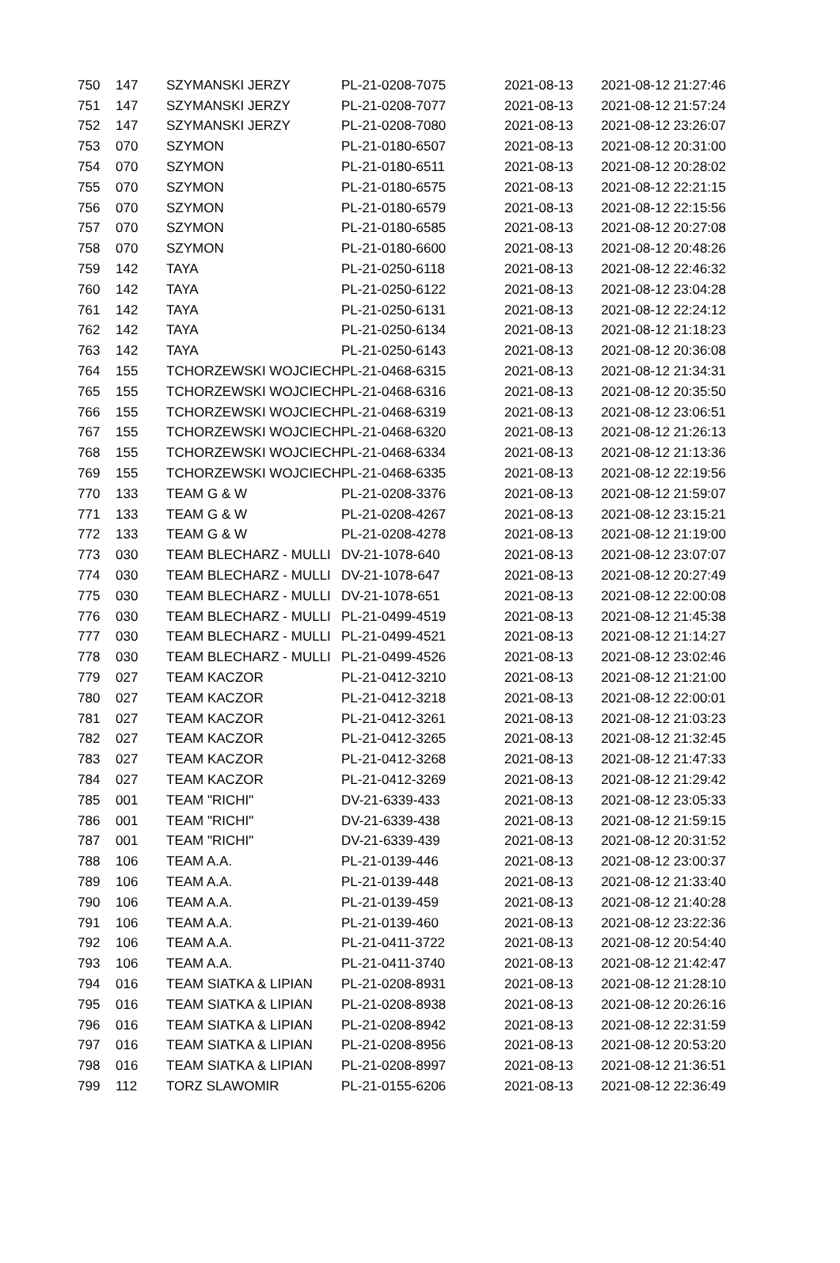| 750 | 147 | SZYMANSKI JERZY | PL-21-0208-7075 | 2021-08-13 | 2021-08-12 21:27:46 |
| 751 | 147 | SZYMANSKI JERZY | PL-21-0208-7077 | 2021-08-13 | 2021-08-12 21:57:24 |
| 752 | 147 | SZYMANSKI JERZY | PL-21-0208-7080 | 2021-08-13 | 2021-08-12 23:26:07 |
| 753 | 070 | SZYMON | PL-21-0180-6507 | 2021-08-13 | 2021-08-12 20:31:00 |
| 754 | 070 | SZYMON | PL-21-0180-6511 | 2021-08-13 | 2021-08-12 20:28:02 |
| 755 | 070 | SZYMON | PL-21-0180-6575 | 2021-08-13 | 2021-08-12 22:21:15 |
| 756 | 070 | SZYMON | PL-21-0180-6579 | 2021-08-13 | 2021-08-12 22:15:56 |
| 757 | 070 | SZYMON | PL-21-0180-6585 | 2021-08-13 | 2021-08-12 20:27:08 |
| 758 | 070 | SZYMON | PL-21-0180-6600 | 2021-08-13 | 2021-08-12 20:48:26 |
| 759 | 142 | TAYA | PL-21-0250-6118 | 2021-08-13 | 2021-08-12 22:46:32 |
| 760 | 142 | TAYA | PL-21-0250-6122 | 2021-08-13 | 2021-08-12 23:04:28 |
| 761 | 142 | TAYA | PL-21-0250-6131 | 2021-08-13 | 2021-08-12 22:24:12 |
| 762 | 142 | TAYA | PL-21-0250-6134 | 2021-08-13 | 2021-08-12 21:18:23 |
| 763 | 142 | TAYA | PL-21-0250-6143 | 2021-08-13 | 2021-08-12 20:36:08 |
| 764 | 155 | TCHORZEWSKI WOJCIECH | PL-21-0468-6315 | 2021-08-13 | 2021-08-12 21:34:31 |
| 765 | 155 | TCHORZEWSKI WOJCIECH | PL-21-0468-6316 | 2021-08-13 | 2021-08-12 20:35:50 |
| 766 | 155 | TCHORZEWSKI WOJCIECH | PL-21-0468-6319 | 2021-08-13 | 2021-08-12 23:06:51 |
| 767 | 155 | TCHORZEWSKI WOJCIECH | PL-21-0468-6320 | 2021-08-13 | 2021-08-12 21:26:13 |
| 768 | 155 | TCHORZEWSKI WOJCIECH | PL-21-0468-6334 | 2021-08-13 | 2021-08-12 21:13:36 |
| 769 | 155 | TCHORZEWSKI WOJCIECH | PL-21-0468-6335 | 2021-08-13 | 2021-08-12 22:19:56 |
| 770 | 133 | TEAM G & W | PL-21-0208-3376 | 2021-08-13 | 2021-08-12 21:59:07 |
| 771 | 133 | TEAM G & W | PL-21-0208-4267 | 2021-08-13 | 2021-08-12 23:15:21 |
| 772 | 133 | TEAM G & W | PL-21-0208-4278 | 2021-08-13 | 2021-08-12 21:19:00 |
| 773 | 030 | TEAM BLECHARZ - MULLI | DV-21-1078-640 | 2021-08-13 | 2021-08-12 23:07:07 |
| 774 | 030 | TEAM BLECHARZ - MULLI | DV-21-1078-647 | 2021-08-13 | 2021-08-12 20:27:49 |
| 775 | 030 | TEAM BLECHARZ - MULLI | DV-21-1078-651 | 2021-08-13 | 2021-08-12 22:00:08 |
| 776 | 030 | TEAM BLECHARZ - MULLI | PL-21-0499-4519 | 2021-08-13 | 2021-08-12 21:45:38 |
| 777 | 030 | TEAM BLECHARZ - MULLI | PL-21-0499-4521 | 2021-08-13 | 2021-08-12 21:14:27 |
| 778 | 030 | TEAM BLECHARZ - MULLI | PL-21-0499-4526 | 2021-08-13 | 2021-08-12 23:02:46 |
| 779 | 027 | TEAM KACZOR | PL-21-0412-3210 | 2021-08-13 | 2021-08-12 21:21:00 |
| 780 | 027 | TEAM KACZOR | PL-21-0412-3218 | 2021-08-13 | 2021-08-12 22:00:01 |
| 781 | 027 | TEAM KACZOR | PL-21-0412-3261 | 2021-08-13 | 2021-08-12 21:03:23 |
| 782 | 027 | TEAM KACZOR | PL-21-0412-3265 | 2021-08-13 | 2021-08-12 21:32:45 |
| 783 | 027 | TEAM KACZOR | PL-21-0412-3268 | 2021-08-13 | 2021-08-12 21:47:33 |
| 784 | 027 | TEAM KACZOR | PL-21-0412-3269 | 2021-08-13 | 2021-08-12 21:29:42 |
| 785 | 001 | TEAM "RICHI" | DV-21-6339-433 | 2021-08-13 | 2021-08-12 23:05:33 |
| 786 | 001 | TEAM "RICHI" | DV-21-6339-438 | 2021-08-13 | 2021-08-12 21:59:15 |
| 787 | 001 | TEAM "RICHI" | DV-21-6339-439 | 2021-08-13 | 2021-08-12 20:31:52 |
| 788 | 106 | TEAM A.A. | PL-21-0139-446 | 2021-08-13 | 2021-08-12 23:00:37 |
| 789 | 106 | TEAM A.A. | PL-21-0139-448 | 2021-08-13 | 2021-08-12 21:33:40 |
| 790 | 106 | TEAM A.A. | PL-21-0139-459 | 2021-08-13 | 2021-08-12 21:40:28 |
| 791 | 106 | TEAM A.A. | PL-21-0139-460 | 2021-08-13 | 2021-08-12 23:22:36 |
| 792 | 106 | TEAM A.A. | PL-21-0411-3722 | 2021-08-13 | 2021-08-12 20:54:40 |
| 793 | 106 | TEAM A.A. | PL-21-0411-3740 | 2021-08-13 | 2021-08-12 21:42:47 |
| 794 | 016 | TEAM SIATKA & LIPIAN | PL-21-0208-8931 | 2021-08-13 | 2021-08-12 21:28:10 |
| 795 | 016 | TEAM SIATKA & LIPIAN | PL-21-0208-8938 | 2021-08-13 | 2021-08-12 20:26:16 |
| 796 | 016 | TEAM SIATKA & LIPIAN | PL-21-0208-8942 | 2021-08-13 | 2021-08-12 22:31:59 |
| 797 | 016 | TEAM SIATKA & LIPIAN | PL-21-0208-8956 | 2021-08-13 | 2021-08-12 20:53:20 |
| 798 | 016 | TEAM SIATKA & LIPIAN | PL-21-0208-8997 | 2021-08-13 | 2021-08-12 21:36:51 |
| 799 | 112 | TORZ SLAWOMIR | PL-21-0155-6206 | 2021-08-13 | 2021-08-12 22:36:49 |